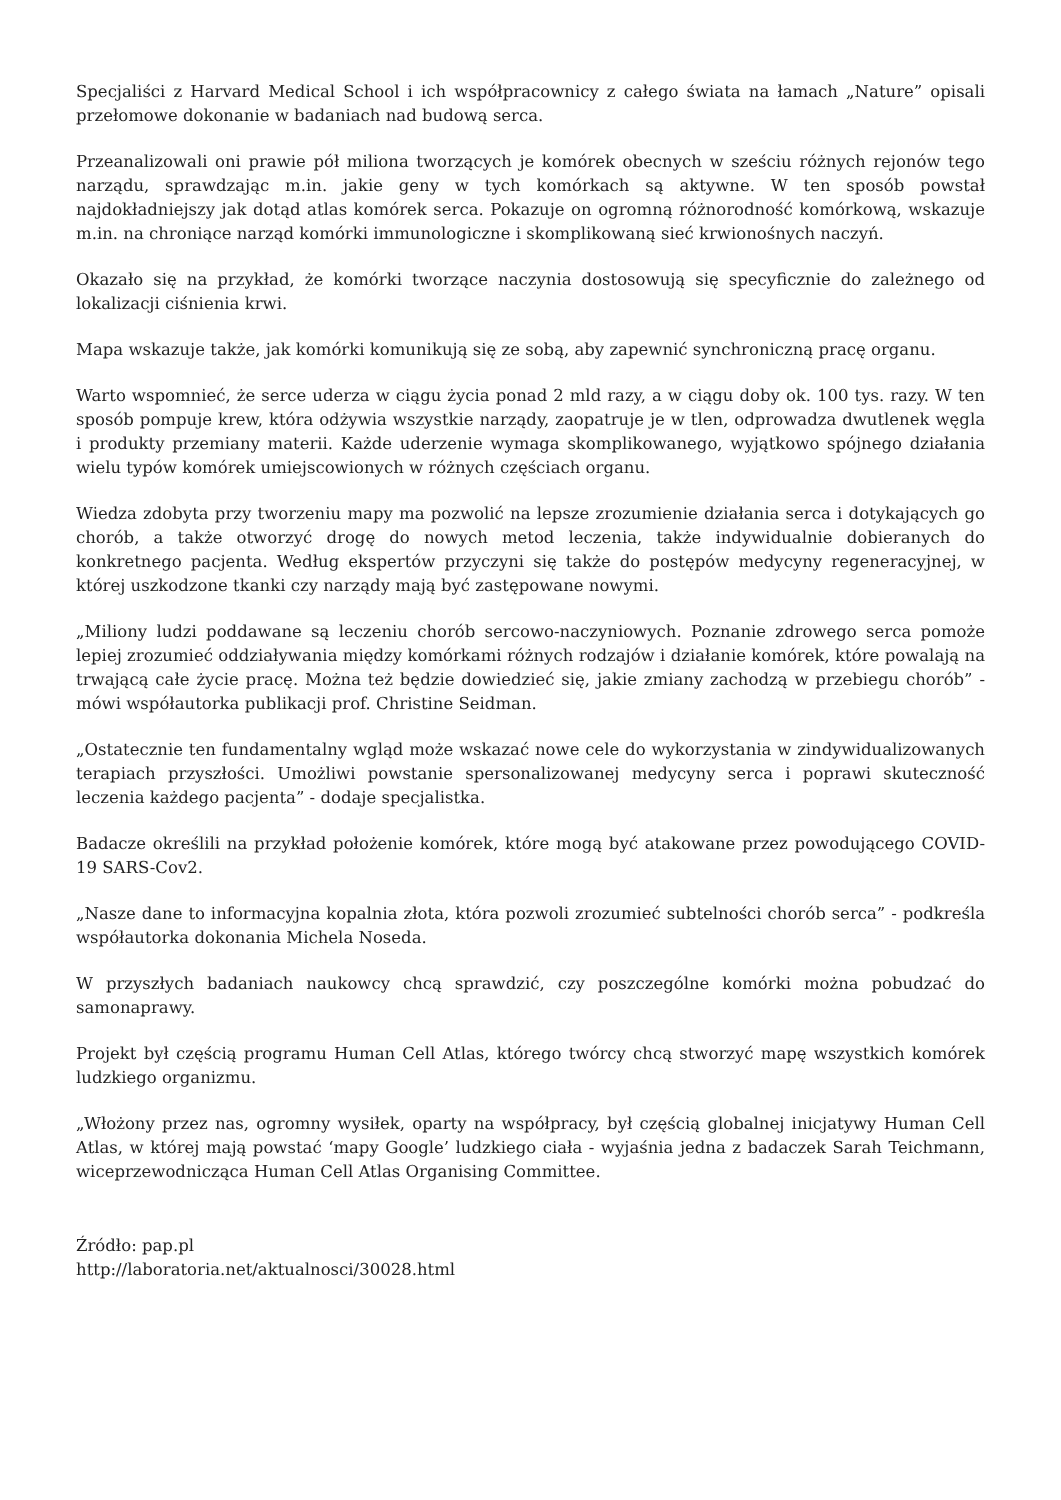Specjaliści z Harvard Medical School i ich współpracownicy z całego świata na łamach „Nature” opisali przełomowe dokonanie w badaniach nad budową serca.
Przeanalizowali oni prawie pół miliona tworzących je komórek obecnych w sześciu różnych rejonów tego narządu, sprawdzając m.in. jakie geny w tych komórkach są aktywne. W ten sposób powstał najdokładniejszy jak dotąd atlas komórek serca. Pokazuje on ogromną różnorodność komórkową, wskazuje m.in. na chroniące narząd komórki immunologiczne i skomplikowaną sieć krwionośnych naczyń.
Okazało się na przykład, że komórki tworzące naczynia dostosowują się specyficznie do zależnego od lokalizacji ciśnienia krwi.
Mapa wskazuje także, jak komórki komunikują się ze sobą, aby zapewnić synchroniczną pracę organu.
Warto wspomnieć, że serce uderza w ciągu życia ponad 2 mld razy, a w ciągu doby ok. 100 tys. razy. W ten sposób pompuje krew, która odżywia wszystkie narządy, zaopatruje je w tlen, odprowadza dwutlenek węgla i produkty przemiany materii. Każde uderzenie wymaga skomplikowanego, wyjątkowo spójnego działania wielu typów komórek umiejscowionych w różnych częściach organu.
Wiedza zdobyta przy tworzeniu mapy ma pozwolić na lepsze zrozumienie działania serca i dotykających go chorób, a także otworzyć drogę do nowych metod leczenia, także indywidualnie dobieranych do konkretnego pacjenta. Według ekspertów przyczyni się także do postępów medycyny regeneracyjnej, w której uszkodzone tkanki czy narządy mają być zastępowane nowymi.
„Miliony ludzi poddawane są leczeniu chorób sercowo-naczyniowych. Poznanie zdrowego serca pomoże lepiej zrozumieć oddziaływania między komórkami różnych rodzajów i działanie komórek, które powalają na trwającą całe życie pracę. Można też będzie dowiedzieć się, jakie zmiany zachodzą w przebiegu chorób” - mówi współautorka publikacji prof. Christine Seidman.
„Ostatecznie ten fundamentalny wgląd może wskazać nowe cele do wykorzystania w zindywidualizowanych terapiach przyszłości. Umożliwi powstanie spersonalizowanej medycyny serca i poprawi skuteczność leczenia każdego pacjenta” - dodaje specjalistka.
Badacze określili na przykład położenie komórek, które mogą być atakowane przez powodującego COVID-19 SARS-Cov2.
„Nasze dane to informacyjna kopalnia złota, która pozwoli zrozumieć subtelności chorób serca” - podkreśla współautorka dokonania Michela Noseda.
W przyszłych badaniach naukowcy chcą sprawdzić, czy poszczególne komórki można pobudzać do samonaprawy.
Projekt był częścią programu Human Cell Atlas, którego twórcy chcą stworzyć mapę wszystkich komórek ludzkiego organizmu.
„Włożony przez nas, ogromny wysiłek, oparty na współpracy, był częścią globalnej inicjatywy Human Cell Atlas, w której mają powstać ‘mapy Google’ ludzkiego ciała - wyjaśnia jedna z badaczek Sarah Teichmann, wiceprzewodnicząca Human Cell Atlas Organising Committee.
Źródło: pap.pl
http://laboratoria.net/aktualnosci/30028.html